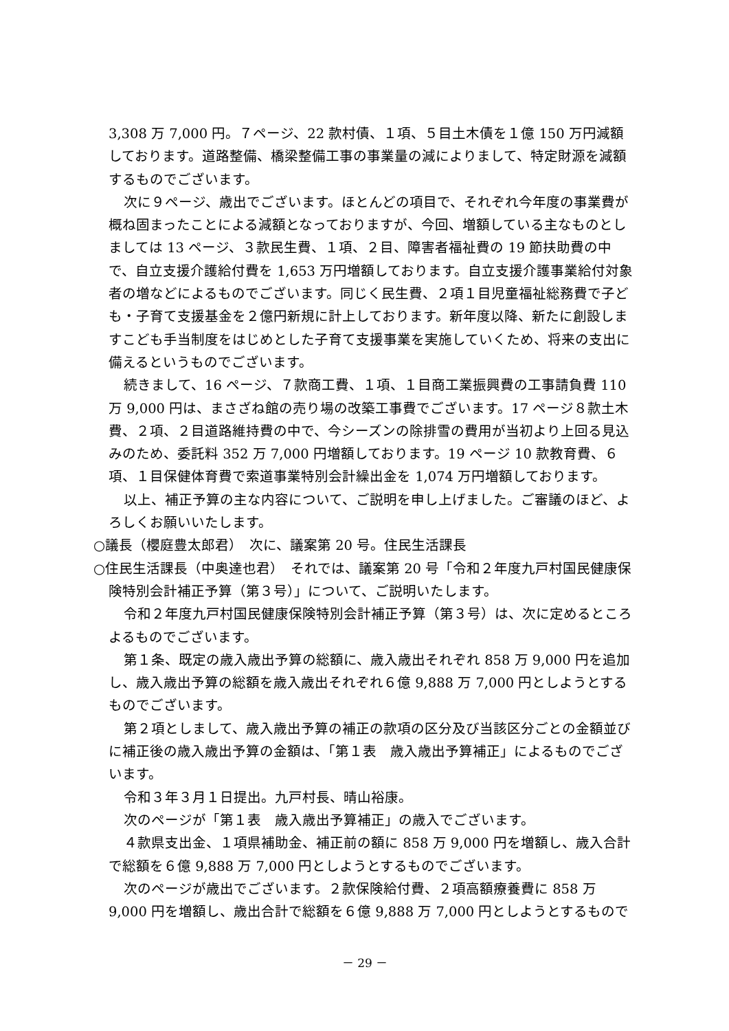3,308 万 7,000 円。７ページ、22 款村債、１項、５目土木債を１億 150 万円減額しております。道路整備、橋梁整備工事の事業量の減によりまして、特定財源を減額するものでございます。
次に９ページ、歳出でございます。ほとんどの項目で、それぞれ今年度の事業費が概ね固まったことによる減額となっておりますが、今回、増額している主なものとしましては 13 ページ、３款民生費、１項、２目、障害者福祉費の 19 節扶助費の中で、自立支援介護給付費を 1,653 万円増額しております。自立支援介護事業給付対象者の増などによるものでございます。同じく民生費、２項１目児童福祉総務費で子ども・子育て支援基金を２億円新規に計上しております。新年度以降、新たに創設しますこども手当制度をはじめとした子育て支援事業を実施していくため、将来の支出に備えるというものでございます。
続きまして、16 ページ、７款商工費、１項、１目商工業振興費の工事請負費 110 万 9,000 円は、まさざね館の売り場の改築工事費でございます。17 ページ８款土木費、２項、２目道路維持費の中で、今シーズンの除排雪の費用が当初より上回る見込みのため、委託料 352 万 7,000 円増額しております。19 ページ 10 款教育費、６項、１目保健体育費で索道事業特別会計繰出金を 1,074 万円増額しております。
以上、補正予算の主な内容について、ご説明を申し上げました。ご審議のほど、よろしくお願いいたします。
○議長（櫻庭豊太郎君）　次に、議案第 20 号。住民生活課長
○住民生活課長（中奥達也君）　それでは、議案第 20 号「令和２年度九戸村国民健康保険特別会計補正予算（第３号）」について、ご説明いたします。
令和２年度九戸村国民健康保険特別会計補正予算（第３号）は、次に定めるところよるものでございます。
第１条、既定の歳入歳出予算の総額に、歳入歳出それぞれ 858 万 9,000 円を追加し、歳入歳出予算の総額を歳入歳出それぞれ６億 9,888 万 7,000 円としようとするものでございます。
第２項としまして、歳入歳出予算の補正の款項の区分及び当該区分ごとの金額並びに補正後の歳入歳出予算の金額は、「第１表　歳入歳出予算補正」によるものでございます。
令和３年３月１日提出。九戸村長、晴山裕康。
次のページが「第１表　歳入歳出予算補正」の歳入でございます。
４款県支出金、１項県補助金、補正前の額に 858 万 9,000 円を増額し、歳入合計で総額を６億 9,888 万 7,000 円としようとするものでございます。
次のページが歳出でございます。２款保険給付費、２項高額療養費に 858 万 9,000 円を増額し、歳出合計で総額を６億 9,888 万 7,000 円としようとするもので
－ 29 －